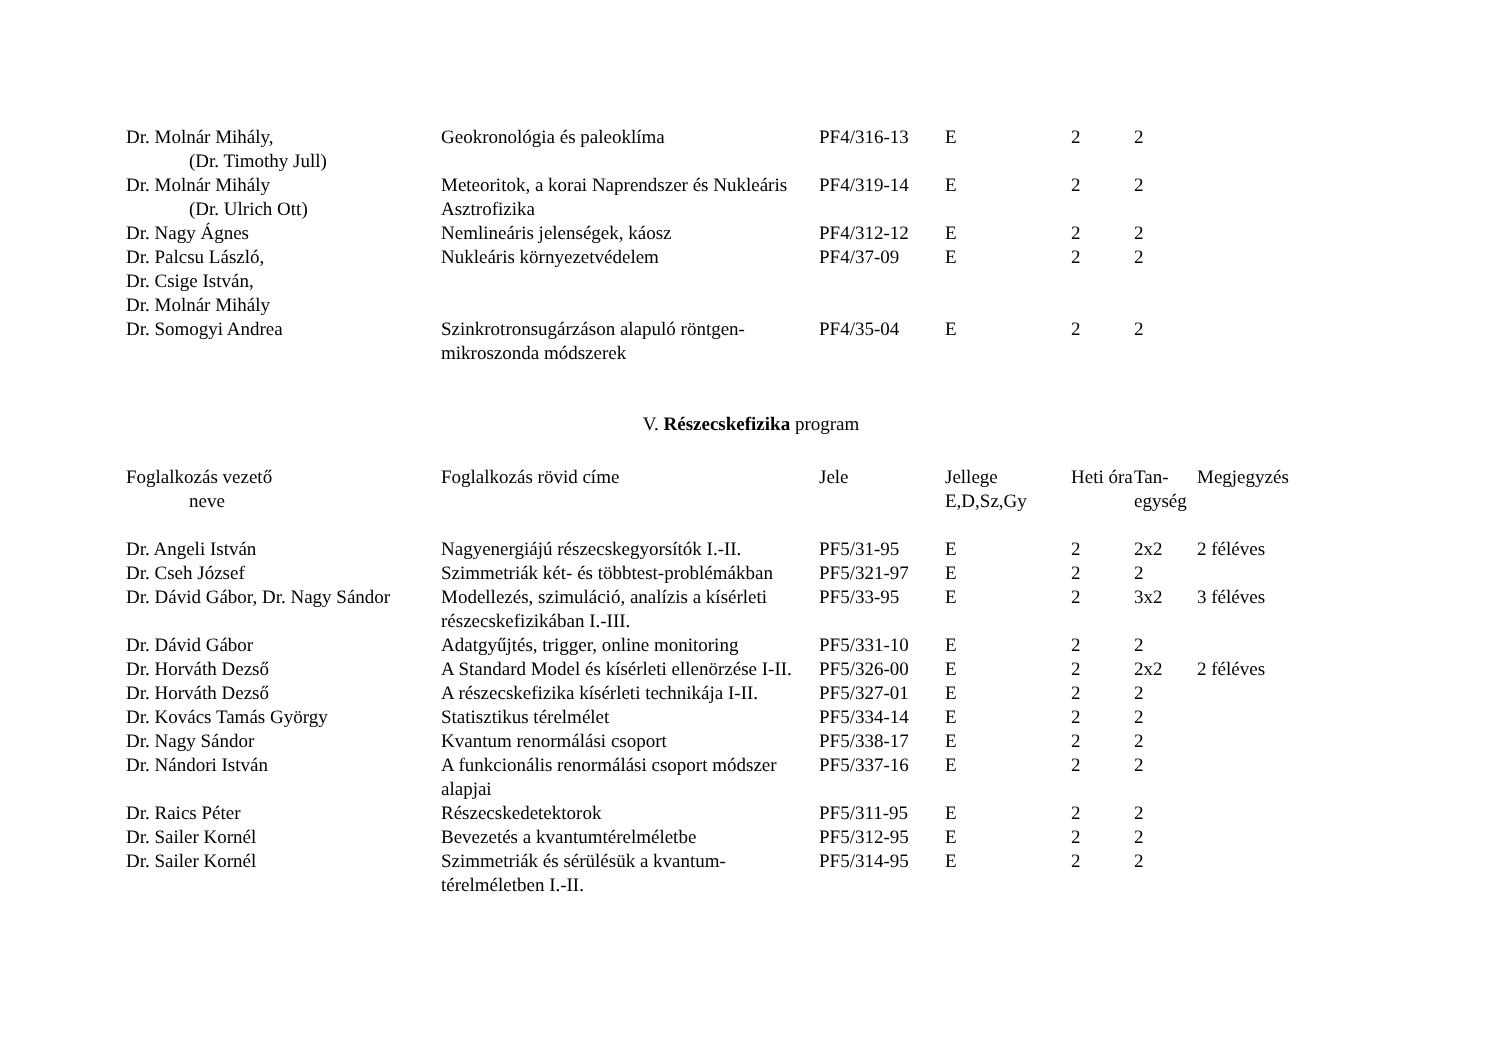| Dr. Molnár Mihály, (Dr. Timothy Jull) | Geokronológia és paleoklíma | PF4/316-13 | E | 2 | 2 | |
| Dr. Molnár Mihály (Dr. Ulrich Ott) | Meteoritok, a korai Naprendszer és Nukleáris Asztrofizika | PF4/319-14 | E | 2 | 2 | |
| Dr. Nagy Ágnes | Nemlineáris jelenségek, káosz | PF4/312-12 | E | 2 | 2 | |
| Dr. Palcsu László, Dr. Csige István, Dr. Molnár Mihály | Nukleáris környezetvédelem | PF4/37-09 | E | 2 | 2 | |
| Dr. Somogyi Andrea | Szinkrotronsugárzáson alapuló röntgen-mikroszonda módszerek | PF4/35-04 | E | 2 | 2 | |
V. Részecskefizika program
| Foglalkozás vezető neve | Foglalkozás rövid címe | Jele | Jellege E,D,Sz,Gy | Heti óra | Tan-egység | Megjegyzés |
| --- | --- | --- | --- | --- | --- | --- |
| Dr. Angeli István | Nagyenergiájú részecskegyorsítók I.-II. | PF5/31-95 | E | 2 | 2x2 | 2 féléves |
| Dr. Cseh József | Szimmetriák két- és többtest-problémákban | PF5/321-97 | E | 2 | 2 | |
| Dr. Dávid Gábor, Dr. Nagy Sándor | Modellezés, szimuláció, analízis a kísérleti részecskefizikában I.-III. | PF5/33-95 | E | 2 | 3x2 | 3 féléves |
| Dr. Dávid Gábor | Adatgyűjtés, trigger, online monitoring | PF5/331-10 | E | 2 | 2 | |
| Dr. Horváth Dezső | A Standard Model és kísérleti ellenörzése I-II. | PF5/326-00 | E | 2 | 2x2 | 2 féléves |
| Dr. Horváth Dezső | A részecskefizika kísérleti technikája I-II. | PF5/327-01 | E | 2 | 2 | |
| Dr. Kovács Tamás György | Statisztikus térelmélet | PF5/334-14 | E | 2 | 2 | |
| Dr. Nagy Sándor | Kvantum renormálási csoport | PF5/338-17 | E | 2 | 2 | |
| Dr. Nándori István | A funkcionális renormálási csoport módszer alapjai | PF5/337-16 | E | 2 | 2 | |
| Dr. Raics Péter | Részecskedetektorok | PF5/311-95 | E | 2 | 2 | |
| Dr. Sailer Kornél | Bevezetés a kvantumtérelméletbe | PF5/312-95 | E | 2 | 2 | |
| Dr. Sailer Kornél | Szimmetriák és sérülésük a kvantum-térelméletben I.-II. | PF5/314-95 | E | 2 | 2 | |